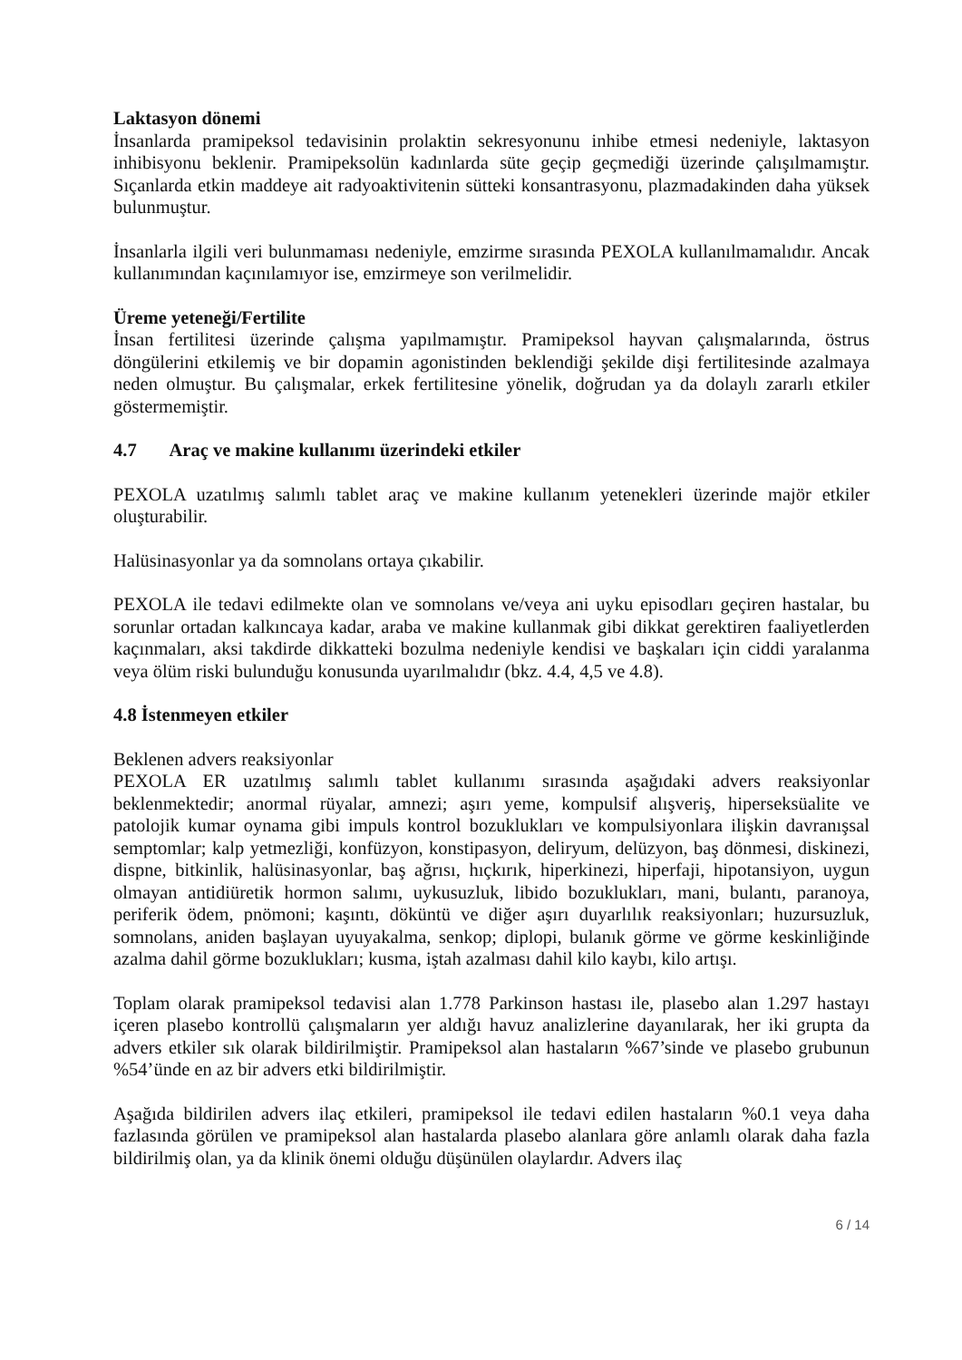Laktasyon dönemi
İnsanlarda pramipeksol tedavisinin prolaktin sekresyonunu inhibe etmesi nedeniyle, laktasyon inhibisyonu beklenir. Pramipeksolün kadınlarda süte geçip geçmediği üzerinde çalışılmamıştır. Sıçanlarda etkin maddeye ait radyoaktivitenin sütteki konsantrasyonu, plazmadakinden daha yüksek bulunmuştur.
İnsanlarla ilgili veri bulunmaması nedeniyle, emzirme sırasında PEXOLA kullanılmamalıdır. Ancak kullanımından kaçınılamıyor ise, emzirmeye son verilmelidir.
Üreme yeteneği/Fertilite
İnsan fertilitesi üzerinde çalışma yapılmamıştır. Pramipeksol hayvan çalışmalarında, östrus döngülerini etkilemiş ve bir dopamin agonistinden beklendiği şekilde dişi fertilitesinde azalmaya neden olmuştur. Bu çalışmalar, erkek fertilitesine yönelik, doğrudan ya da dolaylı zararlı etkiler göstermemiştir.
4.7 Araç ve makine kullanımı üzerindeki etkiler
PEXOLA uzatılmış salımlı tablet araç ve makine kullanım yetenekleri üzerinde majör etkiler oluşturabilir.
Halüsinasyonlar ya da somnolans ortaya çıkabilir.
PEXOLA ile tedavi edilmekte olan ve somnolans ve/veya ani uyku episodları geçiren hastalar, bu sorunlar ortadan kalkıncaya kadar, araba ve makine kullanmak gibi dikkat gerektiren faaliyetlerden kaçınmaları, aksi takdirde dikkatteki bozulma nedeniyle kendisi ve başkaları için ciddi yaralanma veya ölüm riski bulunduğu konusunda uyarılmalıdır (bkz. 4.4, 4,5 ve 4.8).
4.8 İstenmeyen etkiler
Beklenen advers reaksiyonlar
PEXOLA ER uzatılmış salımlı tablet kullanımı sırasında aşağıdaki advers reaksiyonlar beklenmektedir; anormal rüyalar, amnezi; aşırı yeme, kompulsif alışveriş, hiperseksüalite ve patolojik kumar oynama gibi impuls kontrol bozuklukları ve kompulsiyonlara ilişkin davranışsal semptomlar; kalp yetmezliği, konfüzyon, konstipasyon, deliryum, delüzyon, baş dönmesi, diskinezi, dispne, bitkinlik, halüsinasyonlar, baş ağrısı, hıçkırık, hiperkinezi, hiperfaji, hipotansiyon, uygun olmayan antidiüretik hormon salımı, uykusuzluk, libido bozuklukları, mani, bulantı, paranoya, periferik ödem, pnömoni; kaşıntı, döküntü ve diğer aşırı duyarlılık reaksiyonları; huzursuzluk, somnolans, aniden başlayan uyuyakalma, senkop; diplopi, bulanık görme ve görme keskinliğinde azalma dahil görme bozuklukları; kusma, iştah azalması dahil kilo kaybı, kilo artışı.
Toplam olarak pramipeksol tedavisi alan 1.778 Parkinson hastası ile, plasebo alan 1.297 hastayı içeren plasebo kontrollü çalışmaların yer aldığı havuz analizlerine dayanılarak, her iki grupta da advers etkiler sık olarak bildirilmiştir. Pramipeksol alan hastaların %67’sinde ve plasebo grubunun %54’ünde en az bir advers etki bildirilmiştir.
Aşağıda bildirilen advers ilaç etkileri, pramipeksol ile tedavi edilen hastaların %0.1 veya daha fazlasında görülen ve pramipeksol alan hastalarda plasebo alanlara göre anlamlı olarak daha fazla bildirilmiş olan, ya da klinik önemi olduğu düşünülen olaylardır. Advers ilaç
6 / 14